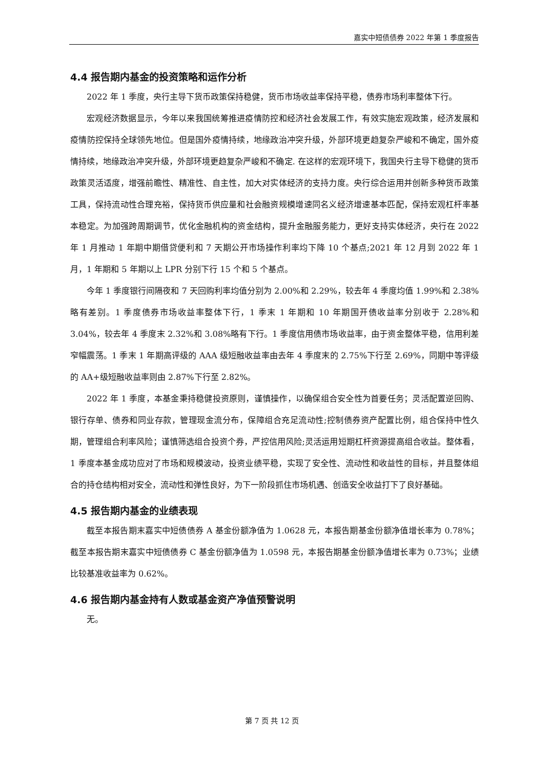嘉实中短债债券 2022 年第 1 季度报告
4.4 报告期内基金的投资策略和运作分析
2022 年 1 季度，央行主导下货币政策保持稳健，货币市场收益率保持平稳，债券市场利率整体下行。
宏观经济数据显示，今年以来我国统筹推进疫情防控和经济社会发展工作，有效实施宏观政策，经济发展和疫情防控保持全球领先地位。但是国外疫情持续，地缘政治冲突升级，外部环境更趋复杂严峻和不确定，国外疫情持续，地缘政治冲突升级，外部环境更趋复杂严峻和不确定. 在这样的宏观环境下，我国央行主导下稳健的货币政策灵活适度，增强前瞻性、精准性、自主性，加大对实体经济的支持力度。央行综合运用并创新多种货币政策工具，保持流动性合理充裕，保持货币供应量和社会融资规模增速同名义经济增速基本匹配，保持宏观杠杆率基本稳定。为加强跨周期调节，优化金融机构的资金结构，提升金融服务能力，更好支持实体经济，央行在 2022 年 1 月推动 1 年期中期借贷便利和 7 天期公开市场操作利率均下降 10 个基点;2021 年 12 月到 2022 年 1 月，1 年期和 5 年期以上 LPR 分别下行 15 个和 5 个基点。
今年 1 季度银行间隔夜和 7 天回购利率均值分别为 2.00%和 2.29%，较去年 4 季度均值 1.99%和 2.38%略有差别。1 季度债券市场收益率整体下行，1 季末 1 年期和 10 年期国开债收益率分别收于 2.28%和 3.04%，较去年 4 季度末 2.32%和 3.08%略有下行。1 季度信用债市场收益率，由于资金整体平稳，信用利差窄幅震荡。1 季末 1 年期高评级的 AAA 级短融收益率由去年 4 季度末的 2.75%下行至 2.69%，同期中等评级的 AA+级短融收益率则由 2.87%下行至 2.82%。
2022 年 1 季度，本基金秉持稳健投资原则，谨慎操作，以确保组合安全性为首要任务；灵活配置逆回购、银行存单、债券和同业存款，管理现金流分布，保障组合充足流动性;控制债券资产配置比例，组合保持中性久期，管理组合利率风险；谨慎筛选组合投资个券，严控信用风险;灵活运用短期杠杆资源提高组合收益。整体看，1 季度本基金成功应对了市场和规模波动，投资业绩平稳，实现了安全性、流动性和收益性的目标，并且整体组合的持仓结构相对安全，流动性和弹性良好，为下一阶段抓住市场机遇、创造安全收益打下了良好基础。
4.5 报告期内基金的业绩表现
截至本报告期末嘉实中短债债券 A 基金份额净值为 1.0628 元，本报告期基金份额净值增长率为 0.78%；截至本报告期末嘉实中短债债券 C 基金份额净值为 1.0598 元，本报告期基金份额净值增长率为 0.73%；业绩比较基准收益率为 0.62%。
4.6 报告期内基金持有人数或基金资产净值预警说明
无。
第 7 页 共 12 页